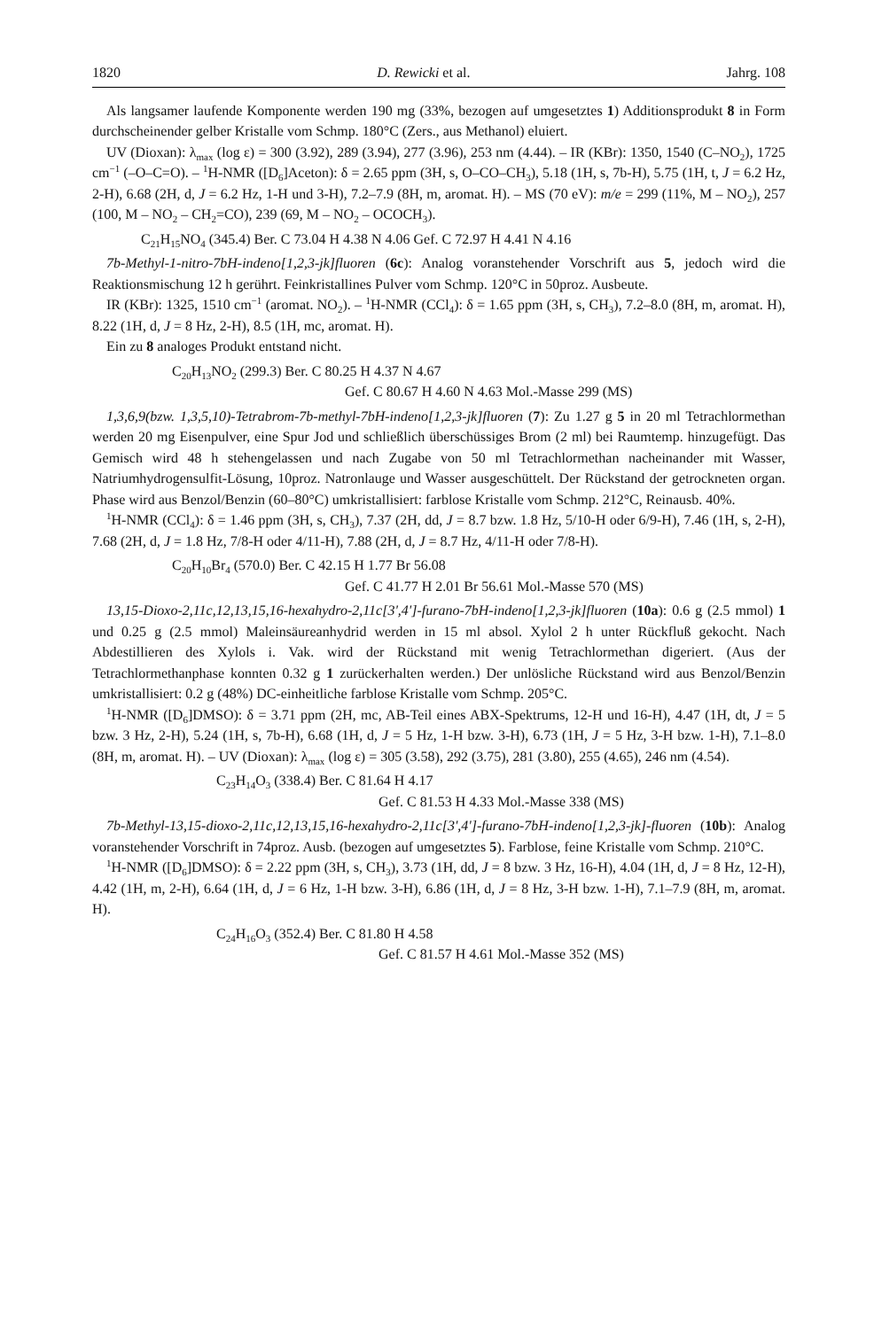1820 D. Rewicki et al. Jahrg. 108
Als langsamer laufende Komponente werden 190 mg (33%, bezogen auf umgesetztes 1) Additionsprodukt 8 in Form durchscheinender gelber Kristalle vom Schmp. 180°C (Zers., aus Methanol) eluiert.
UV (Dioxan): λ<sub>max</sub> (log ε) = 300 (3.92), 289 (3.94), 277 (3.96), 253 nm (4.44). – IR (KBr): 1350, 1540 (C–NO<sub>2</sub>), 1725 cm<sup>−1</sup> (–O–C=O). – <sup>1</sup>H-NMR ([D<sub>6</sub>]Aceton): δ = 2.65 ppm (3H, s, O–CO–CH<sub>3</sub>), 5.18 (1H, s, 7b-H), 5.75 (1H, t, J = 6.2 Hz, 2-H), 6.68 (2H, d, J = 6.2 Hz, 1-H und 3-H), 7.2–7.9 (8H, m, aromat. H). – MS (70 eV): m/e = 299 (11%, M – NO<sub>2</sub>), 257 (100, M – NO<sub>2</sub> – CH<sub>2</sub>=CO), 239 (69, M – NO<sub>2</sub> – OCOCH<sub>3</sub>).
C<sub>21</sub>H<sub>15</sub>NO<sub>4</sub> (345.4) Ber. C 73.04 H 4.38 N 4.06 Gef. C 72.97 H 4.41 N 4.16
7b-Methyl-1-nitro-7bH-indeno[1,2,3-jk]fluoren (6c): Analog voranstehender Vorschrift aus 5, jedoch wird die Reaktionsmischung 12 h gerührt. Feinkristallines Pulver vom Schmp. 120°C in 50proz. Ausbeute.
IR (KBr): 1325, 1510 cm<sup>−1</sup> (aromat. NO<sub>2</sub>). – <sup>1</sup>H-NMR (CCl<sub>4</sub>): δ = 1.65 ppm (3H, s, CH<sub>3</sub>), 7.2–8.0 (8H, m, aromat. H), 8.22 (1H, d, J = 8 Hz, 2-H), 8.5 (1H, mc, aromat. H).
Ein zu 8 analoges Produkt entstand nicht.
C<sub>20</sub>H<sub>13</sub>NO<sub>2</sub> (299.3) Ber. C 80.25 H 4.37 N 4.67
Gef. C 80.67 H 4.60 N 4.63 Mol.-Masse 299 (MS)
1,3,6,9(bzw. 1,3,5,10)-Tetrabrom-7b-methyl-7bH-indeno[1,2,3-jk]fluoren (7): Zu 1.27 g 5 in 20 ml Tetrachlormethan werden 20 mg Eisenpulver, eine Spur Jod und schließlich überschüssiges Brom (2 ml) bei Raumtemp. hinzugefügt. Das Gemisch wird 48 h stehengelassen und nach Zugabe von 50 ml Tetrachlormethan nacheinander mit Wasser, Natriumhydrogensulfit-Lösung, 10proz. Natronlauge und Wasser ausgeschüttelt. Der Rückstand der getrockneten organ. Phase wird aus Benzol/Benzin (60–80°C) umkristallisiert: farblose Kristalle vom Schmp. 212°C, Reinausb. 40%.
<sup>1</sup>H-NMR (CCl<sub>4</sub>): δ = 1.46 ppm (3H, s, CH<sub>3</sub>), 7.37 (2H, dd, J = 8.7 bzw. 1.8 Hz, 5/10-H oder 6/9-H), 7.46 (1H, s, 2-H), 7.68 (2H, d, J = 1.8 Hz, 7/8-H oder 4/11-H), 7.88 (2H, d, J = 8.7 Hz, 4/11-H oder 7/8-H).
C<sub>20</sub>H<sub>10</sub>Br<sub>4</sub> (570.0) Ber. C 42.15 H 1.77 Br 56.08
Gef. C 41.77 H 2.01 Br 56.61 Mol.-Masse 570 (MS)
13,15-Dioxo-2,11c,12,13,15,16-hexahydro-2,11c[3',4']-furano-7bH-indeno[1,2,3-jk]fluoren (10a): 0.6 g (2.5 mmol) 1 und 0.25 g (2.5 mmol) Maleinsäureanhydrid werden in 15 ml absol. Xylol 2 h unter Rückfluß gekocht. Nach Abdestillieren des Xylols i. Vak. wird der Rückstand mit wenig Tetrachlormethan digeriert. (Aus der Tetrachlormethanphase konnten 0.32 g 1 zurückerhalten werden.) Der unlösliche Rückstand wird aus Benzol/Benzin umkristallisiert: 0.2 g (48%) DC-einheitliche farblose Kristalle vom Schmp. 205°C.
<sup>1</sup>H-NMR ([D<sub>6</sub>]DMSO): δ = 3.71 ppm (2H, mc, AB-Teil eines ABX-Spektrums, 12-H und 16-H), 4.47 (1H, dt, J = 5 bzw. 3 Hz, 2-H), 5.24 (1H, s, 7b-H), 6.68 (1H, d, J = 5 Hz, 1-H bzw. 3-H), 6.73 (1H, J = 5 Hz, 3-H bzw. 1-H), 7.1–8.0 (8H, m, aromat. H). – UV (Dioxan): λ<sub>max</sub> (log ε) = 305 (3.58), 292 (3.75), 281 (3.80), 255 (4.65), 246 nm (4.54).
C<sub>23</sub>H<sub>14</sub>O<sub>3</sub> (338.4) Ber. C 81.64 H 4.17
Gef. C 81.53 H 4.33 Mol.-Masse 338 (MS)
7b-Methyl-13,15-dioxo-2,11c,12,13,15,16-hexahydro-2,11c[3',4']-furano-7bH-indeno[1,2,3-jk]-fluoren (10b): Analog voranstehender Vorschrift in 74proz. Ausb. (bezogen auf umgesetztes 5). Farblose, feine Kristalle vom Schmp. 210°C.
<sup>1</sup>H-NMR ([D<sub>6</sub>]DMSO): δ = 2.22 ppm (3H, s, CH<sub>3</sub>), 3.73 (1H, dd, J = 8 bzw. 3 Hz, 16-H), 4.04 (1H, d, J = 8 Hz, 12-H), 4.42 (1H, m, 2-H), 6.64 (1H, d, J = 6 Hz, 1-H bzw. 3-H), 6.86 (1H, d, J = 8 Hz, 3-H bzw. 1-H), 7.1–7.9 (8H, m, aromat. H).
C<sub>24</sub>H<sub>16</sub>O<sub>3</sub> (352.4) Ber. C 81.80 H 4.58
Gef. C 81.57 H 4.61 Mol.-Masse 352 (MS)